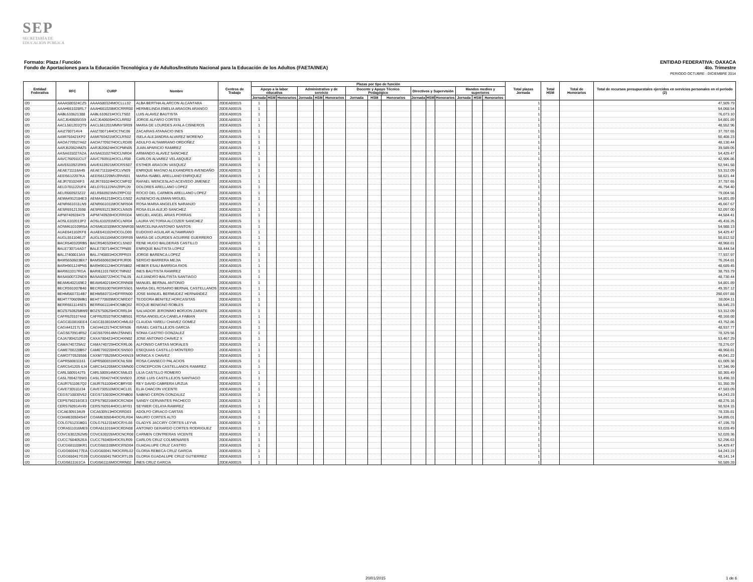SEP
SECRETARÍA DE
EDUCACIÓN PÚBLICA
ENTIDAD FEDERATIVA: OAXACA
4to. Trimestre
PERIODO OCTUBRE - DICIEMBRE 2014
Formato: Plaza / Función
Fondo de Aportaciones para la Educación Tecnológica y de Adultos/Instituto Nacional para la Educación de los Adultos (FAETA/INEA)
| Entidad Federativa | RFC | CURP | Nombre | Centros de Trabajo | Plazas por tipo de función | | | | | | | | | | | | | | | Total plazas Jornada | Total HSM | Total de Honorarios | Total de recursos presupuestales ejercidos en servicios personales en el periodo (2) |
| --- | --- | --- | --- | --- | --- | --- | --- | --- | --- | --- | --- | --- | --- | --- | --- | --- | --- | --- | --- | --- | --- | --- | --- |
| | | | | | Apoyo a la labor educativa | | | Administrativo y de servicio | | | Docente y Apoyo Técnico Pedagógico | | | Directivos y Supervisión | | | Mandos medios y superiores | | | | | | |
| | | | | | Jornada | HSM | Honorarios | Jornada | HSM | Honorarios | Jornada | HSM | Honorarios | Jornada | HSM | Honorarios | Jornada | HSM | Honorarios | | | | |
| I20 | AAAA580324CZ5 | AAAA580324MOCLLL02 | ALBA BERTHA ALARCON ALCANTARA | 20DEA0001S | 1 | | | | | | | | | | | | | | | 1 | | | 47,509.79 |
| I20 | AAAH661028RL7 | AAAH661028MOCRRR00 | HERMELINDA EMELIA ARAGON ARANGO | 20DEA0001S | 1 | | | | | | | | | | | | | | | 1 | | | 54,068.54 |
| I20 | AABL610621388 | AABL610621HOCLTS02 | LUIS ALAVEZ BAUTISTA | 20DEA0001S | 1 | | | | | | | | | | | | | | | 1 | | | 76,073.10 |
| I20 | AACJ640605G59 | AACJ640605HOCLRR02 | JORGE ALFARO CORTES | 20DEA0001S | 1 | | | | | | | | | | | | | | | 1 | | | 54,801.89 |
| I20 | AACL561201QT9 | AACL561201MMNYSR09 | MARIA DE LOURDES AYALA CISNEROS | 20DEA0001S | 1 | | | | | | | | | | | | | | | 1 | | | 48,552.96 |
| I20 | AAIZ780714V4 | AAIZ780714HOCTNC06 | ZACARIAS ATANACIO INES | 20DEA0001S | 1 | | | | | | | | | | | | | | | 1 | | | 37,787.65 |
| I20 | AAMI760421KP2 | AAMI760421MOCLRS02 | ISELA ALEJANDRA ALVAREZ MORENO | 20DEA0001S | 1 | | | | | | | | | | | | | | | 1 | | | 50,408.23 |
| I20 | AAOA770927A62 | AAOA770927HOCLRD00 | ADULFO ALTAMIRANO ORDOÑEZ | 20DEA0001S | 1 | | | | | | | | | | | | | | | 1 | | | 48,130.44 |
| I20 | AARJ620624MZ5 | AARJ620624HOCPMN05 | JUAN APARICIO RAMIREZ | 20DEA0001S | 1 | | | | | | | | | | | | | | | 1 | | | 39,589.05 |
| I20 | AASA631027A2A | AASA631027HOCLNR04 | ARMANDO ALAVEZ SANCHEZ | 20DEA0001S | 1 | | | | | | | | | | | | | | | 1 | | | 54,429.47 |
| I20 | AAVC760911CU7 | AAVC760911HOCLLR08 | CARLOS ALVAREZ VELASQUEZ | 20DEA0001S | 1 | | | | | | | | | | | | | | | 1 | | | 42,906.86 |
| I20 | AAVE610921RK5 | AAVE610921MOCRSS07 | ESTHER ARAGON VASQUEZ | 20DEA0001S | 1 | | | | | | | | | | | | | | | 1 | | | 52,941.58 |
| I20 | AEAE711116A45 | AEAE711116HOCLVN09 | ENRIQUE MAGNO ALEXANDRES AVENDAÑO | 20DEA0001S | 1 | | | | | | | | | | | | | | | 1 | | | 53,312.09 |
| I20 | AEEI5612207KA | AEEI561220MVZRNS01 | MARIA ISABEL ARELLANO ENRIQUEZ | 20DEA0001S | 1 | | | | | | | | | | | | | | | 1 | | | 58,621.44 |
| I20 | AEJR781024IF3 | AEJR781024HOCCMF02 | RAFAEL WENCESLAO ACEVEDO JIMENEZ | 20DEA0001S | 1 | | | | | | | | | | | | | | | 1 | | | 37,787.65 |
| I20 | AELD701122UF4 | AELD701122MVZRPL09 | DOLORES ARELLANO LOPEZ | 20DEA0001S | 1 | | | | | | | | | | | | | | | 1 | | | 46,794.40 |
| I20 | AELR660923Z22 | AELR660923MVZRPC02 | ROCIO DEL CARMEN ARELLANO LOPEZ | 20DEA0001S | 1 | | | | | | | | | | | | | | | 1 | | | 79,004.56 |
| I20 | AEMA4912184E3 | AEMA491218HOCLGS02 | AUSENCIO ALEMAN MIGUEL | 20DEA0001S | 1 | | | | | | | | | | | | | | | 1 | | | 54,801.89 |
| I20 | AENR661011LN9 | AENR661011MOCNRS04 | ROSA MARIA ANGELES NARANJO | 20DEA0001S | 1 | | | | | | | | | | | | | | | 1 | | | 45,667.67 |
| I20 | AESR691213598 | AESR691213MOCLNS09 | ROSA ELIA ALEJO SANCHEZ | 20DEA0001S | 1 | | | | | | | | | | | | | | | 1 | | | 52,097.00 |
| I20 | AIPM740928479 | AIPM740928HOCRRG04 | MIGUEL ANGEL ARIAS PORRAS | 20DEA0001S | 1 | | | | | | | | | | | | | | | 1 | | | 44,584.41 |
| I20 | AOSL6102013P2 | AOSL610201MOCLNR04 | LAURA VICTORIA ALCOZER SANCHEZ | 20DEA0001S | 1 | | | | | | | | | | | | | | | 1 | | | 45,416.26 |
| I20 | AOSM610109R5A | AOSM610109MOCNNR08 | MARCELINA ANTONIO SANTOS | 20DEA0001S | 1 | | | | | | | | | | | | | | | 1 | | | 54,988.13 |
| I20 | AUAE641102KF8 | AUAE641102HOCGLD00 | EUDOXIO AGUILAR ALTAMIRANO | 20DEA0001S | 1 | | | | | | | | | | | | | | | 1 | | | 54,429.47 |
| I20 | AUGL551104EJ7 | AUGL551104MOCGRR09 | MARIA DE LOURDES AGUIRRE GUERRERO | 20DEA0001S | 1 | | | | | | | | | | | | | | | 1 | | | 50,812.52 |
| I20 | BACR540320RB5 | BACR540320HOCLSN02 | RENE HUGO BALDERAS CASTILLO | 20DEA0001S | 1 | | | | | | | | | | | | | | | 1 | | | 48,968.81 |
| I20 | BALE730714AD7 | BALE730714HOCTPN00 | ENRIQUE BAUTISTA LOPEZ | 20DEA0001S | 1 | | | | | | | | | | | | | | | 1 | | | 58,444.54 |
| I20 | BALJ7408013A9 | BALJ740801HOCRPR03 | JORGE BARENCA LOPEZ | 20DEA0001S | 1 | | | | | | | | | | | | | | | 1 | | | 77,937.97 |
| I20 | BAMS650603BX7 | BAMS650603HDFRJR06 | SERGIO BARRERA MEJIA | 20DEA0001S | 1 | | | | | | | | | | | | | | | 1 | | | 76,264.81 |
| I20 | BARH901124PN5 | BARH901124HOCRSB02 | HEBER ESAU BARRIGA RIOS | 20DEA0001S | 1 | | | | | | | | | | | | | | | 1 | | | 48,689.45 |
| I20 | BARI611017RGA | BARI611017MOCTMN02 | INES BAUTISTA RAMIREZ | 20DEA0001S | 1 | | | | | | | | | | | | | | | 1 | | | 38,793.79 |
| I20 | BASA500722ND9 | BASA500722HOCTNL05 | ALEJANDRO BAUTISTA SANTIAGO | 20DEA0001S | 1 | | | | | | | | | | | | | | | 1 | | | 48,730.44 |
| I20 | BEAM6402169E2 | BEAM640216HOCRNN08 | MANUEL BERNAL ANTONIO | 20DEA0001S | 1 | | | | | | | | | | | | | | | 1 | | | 54,801.89 |
| I20 | BECR591007B48 | BECR591007MGRRSS01 | MARIA DEL ROSARIO BERNAL CASTELLANOS | 20DEA0001S | 1 | | | | | | | | | | | | | | | 1 | | | 49,357.12 |
| I20 | BEHM5607314B7 | BEHM560731HDFRRN00 | JOSE MANUEL BERMUDEZ HERNANDEZ | 20DEA0001S | 1 | | | | | | | | | | | | | | | 1 | | | 290,697.88 |
| I20 | BEHT770609MB1 | BEHT770609MOCNRD07 | TEODORA BENITEZ HORCASITAS | 20DEA0001S | 1 | | | | | | | | | | | | | | | 1 | | | 38,004.11 |
| I20 | BERR661114SE5 | BERR661114HOCNBQ02 | ROQUE BENIGNO ROBLES | 20DEA0001S | 1 | | | | | | | | | | | | | | | 1 | | | 58,545.23 |
| I20 | BOZS750625BW0 | BOZS750625HOCRRL04 | SALVADOR JERONIMO BORJON ZARATE | 20DEA0001S | 1 | | | | | | | | | | | | | | | 1 | | | 53,312.09 |
| I20 | CAFR6201074A8 | CAFR620107MOCNBS01 | ROSA ANGELICA CANELA FABIAN | 20DEA0001S | 1 | | | | | | | | | | | | | | | 1 | | | 48,168.88 |
| I20 | CAGC810816EE4 | CAGC810816MOCHML02 | CLAUDIA YARELI CHAVEZ GOMEZ | 20DEA0001S | 1 | | | | | | | | | | | | | | | 1 | | | 43,752.86 |
| I20 | CAGI441217LT5 | CAGI441217HOCSRS06 | ISRAEL CASTILLEJOS GARCIA | 20DEA0001S | 1 | | | | | | | | | | | | | | | 1 | | | 48,937.77 |
| I20 | CAGS670914R52 | CAGS670914MVZSNN01 | SONIA CASTRO GONZALEZ | 20DEA0001S | 1 | | | | | | | | | | | | | | | 1 | | | 78,329.56 |
| I20 | CAJA7804210R2 | CAXA780421HOCHXN02 | JOSE ANTONIO CHAVEZ X | 20DEA0001S | 1 | | | | | | | | | | | | | | | 1 | | | 53,467.29 |
| I20 | CAMA740729AI2 | CAMA740729HOCRRL06 | ALFONSO CARTAS MORALES | 20DEA0001S | 1 | | | | | | | | | | | | | | | 1 | | | 78,276.07 |
| I20 | CAME700228B57 | CAME700228HOCSNS03 | ESEQUIAS CASTILLO MONTERO | 20DEA0001S | 1 | | | | | | | | | | | | | | | 1 | | | 48,968.81 |
| I20 | CAMO770528556 | CAXM770528MOCHXN19 | MONICA X CHAVEZ | 20DEA0001S | 1 | | | | | | | | | | | | | | | 1 | | | 49,041.22 |
| I20 | CAPR580831161 | CAPR580831MOCNLS08 | ROSA CANSECO PALACIOS | 20DEA0001S | 1 | | | | | | | | | | | | | | | 1 | | | 61,009.38 |
| I20 | CARC541205 6J4 | CARC541205MOCSMN00 | CONCEPCION CASTELLANOS RAMIREZ | 20DEA0001S | 1 | | | | | | | | | | | | | | | 1 | | | 57,346.99 |
| I20 | CARL580914JT5 | CARL580914MOCSML03 | LILIA CASTILLO ROMERO | 20DEA0001S | 1 | | | | | | | | | | | | | | | 1 | | | 50,365.49 |
| I20 | CASL7004278W3 | CASL700427HOCSNS03 | JOSE LUIS CASTILLEJOS SANTIAGO | 20DEA0001S | 1 | | | | | | | | | | | | | | | 1 | | | 53,498.33 |
| I20 | CAUR7611067Q2 | CAUR761106HOCBRY00 | REY DAVID CABRERA URZUA | 20DEA0001S | 1 | | | | | | | | | | | | | | | 1 | | | 51,350.39 |
| I20 | CAVE730510J34 | CAVE730510MOCHCL01 | ELIA CHACON VICENTE | 20DEA0001S | 1 | | | | | | | | | | | | | | | 1 | | | 47,583.09 |
| I20 | CEGS710830V62 | CEGS710830HOCRNB08 | SABINO CERON GONZALEZ | 20DEA0001S | 1 | | | | | | | | | | | | | | | 1 | | | 54,243.23 |
| I20 | CEPS790216GE3 | CEPS790216MOCRCN04 | SANDY CERVANTES PACHECO | 20DEA0001S | 1 | | | | | | | | | | | | | | | 1 | | | 48,276.16 |
| I20 | CERS760914V49 | CERS760914HOCLMY01 | SEYMER CELAYA RAMIREZ | 20DEA0001S | 1 | | | | | | | | | | | | | | | 1 | | | 50,924.15 |
| I20 | CICA6309134U9 | CICA630913HOCRRD03 | ADOLFO CIRIACO CARTAS | 20DEA0001S | 1 | | | | | | | | | | | | | | | 1 | | | 78,335.81 |
| I20 | COAM630504S47 | COAM630504HOCRLR04 | MAURO CORTES ALTO | 20DEA0001S | 1 | | | | | | | | | | | | | | | 1 | | | 54,895.01 |
| I20 | COLG761231BD1 | COLG761231MOCRYL08 | GLADYS JACCIRY CORTES LEYVA | 20DEA0001S | 1 | | | | | | | | | | | | | | | 1 | | | 47,195.78 |
| I20 | CORA511016ME9 | CORA511016HOCRDN08 | ANTONIO GERARDO CORTES RODRIGUEZ | 20DEA0001S | 1 | | | | | | | | | | | | | | | 1 | | | 53,028.49 |
| I20 | COVC6302262M9 | COVC630226MOCNCR08 | CARMEN CONTRERAS VICENTE | 20DEA0001S | 1 | | | | | | | | | | | | | | | 1 | | | 52,028.36 |
| I20 | CUCC7604052EA | CUCC760405HOCRLR09 | CARLOS CRUZ COLMENARES | 20DEA0001S | 1 | | | | | | | | | | | | | | | 1 | | | 52,296.63 |
| I20 | CUCG681108KR1 | CUCG681108MOCRSD04 | GUADALUPE CRUZ CASTRO | 20DEA0001S | 1 | | | | | | | | | | | | | | | 1 | | | 54,429.47 |
| I20 | CUGG6004177EA | CUGG600417MOCRRL02 | GLORIA REBECA CRUZ GARCIA | 20DEA0001S | 1 | | | | | | | | | | | | | | | 1 | | | 54,243.23 |
| I20 | CUGG650417G39 | CUGG650417MOCRTL09 | GLORIA GUADALUPE CRUZ GUTIERREZ | 20DEA0001S | 1 | | | | | | | | | | | | | | | 1 | | | 48,141.14 |
| I20 | CUGI5611161CA | CUGI561116MOCRRN02 | INES CRUZ GARCIA | 20DEA0001S | 1 | | | | | | | | | | | | | | | 1 | | | 50,589.28 |
20/01/2015 1 de 6